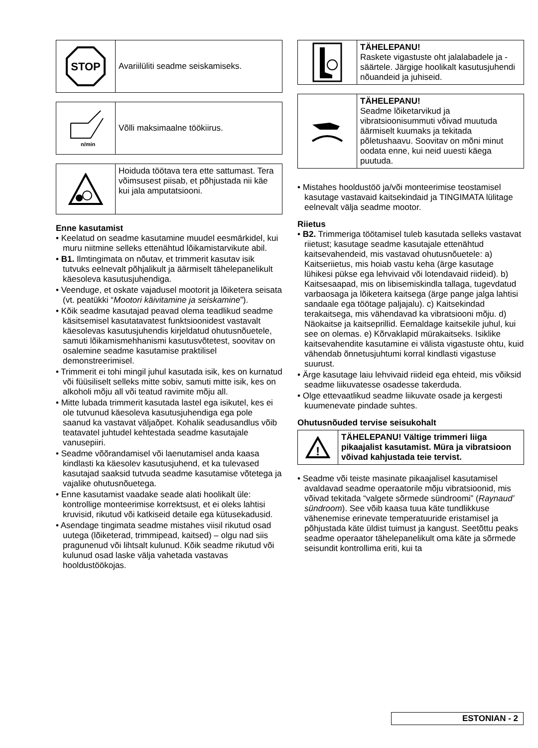STOP
Avariilüliti seadme seiskamiseks.
n/min
Võlli maksimaalne töökiirus.
Hoiduda töötava tera ette sattumast. Tera võimsusest piisab, et põhjustada nii käe kui jala amputatsiooni.
Enne kasutamist
• Keelatud on seadme kasutamine muudel eesmärkidel, kui muru niitmine selleks ettenähtud lõikamistarvikute abil.
• B1. Ilmtingimata on nõutav, et trimmerit kasutav isik tutvuks eelnevalt põhjalikult ja äärmiselt tähelepanelikult käesoleva kasutusjuhendiga.
• Veenduge, et oskate vajadusel mootorit ja lõiketera seisata (vt. peatükki “Mootori käivitamine ja seiskamine”).
• Kõik seadme kasutajad peavad olema teadlikud seadme käsitsemisel kasutatavatest funktsioonidest vastavalt käesolevas kasutusjuhendis kirjeldatud ohutusnõuetele, samuti lõikamismehhanismi kasutusvõtetest, soovitav on osalemine seadme kasutamise praktilisel demonstreerimisel.
• Trimmerit ei tohi mingil juhul kasutada isik, kes on kurnatud või füüsiliselt selleks mitte sobiv, samuti mitte isik, kes on alkoholi mõju all või teatud ravimite mõju all.
• Mitte lubada trimmerit kasutada lastel ega isikutel, kes ei ole tutvunud käesoleva kasutusjuhendiga ega pole saanud ka vastavat väljaõpet. Kohalik seadusandlus võib teatavatel juhtudel kehtestada seadme kasutajale vanusepiiri.
• Seadme võõrandamisel või laenutamisel anda kaasa kindlasti ka käesolev kasutusjuhend, et ka tulevased kasutajad saaksid tutvuda seadme kasutamise võtetega ja vajalike ohutusnõuetega.
• Enne kasutamist vaadake seade alati hoolikalt üle: kontrollige monteerimise korrektsust, et ei oleks lahtisi kruvisid, rikutud või katkiseid detaile ega kütusekadusid.
• Asendage tingimata seadme mistahes viisil rikutud osad uutega (lõiketerad, trimmipead, kaitsed) – olgu nad siis pragunenud või lihtsalt kulunud. Kõik seadme rikutud või kulunud osad laske välja vahetada vastavas hooldustöökojas.
TÄHELEPANU!
Raskete vigastuste oht jalalabadele ja -säärtele. Järgige hoolikalt kasutusjuhendi nõuandeid ja juhiseid.
TÄHELEPANU!
Seadme lõiketarvikud ja vibratsioonisummuti võivad muutuda äärmiselt kuumaks ja tekitada põletushaavu. Soovitav on mõni minut oodata enne, kui neid uuesti käega puutuda.
• Mistahes hooldustöö ja/või monteerimise teostamisel kasutage vastavaid kaitsekindaid ja TINGIMATA lülitage eelnevalt välja seadme mootor.
Riietus
• B2. Trimmeriga töötamisel tuleb kasutada selleks vastavat riietust; kasutage seadme kasutajale ettenähtud kaitsevahendeid, mis vastavad ohutusnõuetele: a) Kaitseriietus, mis hoiab vastu keha (ärge kasutage lühikesi pükse ega lehvivaid või lotendavaid riideid). b) Kaitsesaapad, mis on libisemiskindla tallaga, tugevdatud varbaosaga ja lõiketera kaitsega (ärge pange jalga lahtisi sandaale ega töötage paljajalu). c) Kaitsekindad terakaitsega, mis vähendavad ka vibratsiooni mõju. d) Näokaitse ja kaitseprillid. Eemaldage kaitsekile juhul, kui see on olemas. e) Kõrvaklapid mürakaitseks. Isiklike kaitsevahendite kasutamine ei välista vigastuste ohtu, kuid vähendab õnnetusjuhtumi korral kindlasti vigastuse suurust.
• Ärge kasutage laiu lehvivaid riideid ega ehteid, mis võiksid seadme liikuvatesse osadesse takerduda.
• Olge ettevaatlikud seadme liikuvate osade ja kergesti kuumenevate pindade suhtes.
Ohutusnõuded tervise seisukohalt
!
TÄHELEPANU! Vältige trimmeri liiga pikaajalist kasutamist. Müra ja vibratsioon võivad kahjustada teie tervist.
• Seadme või teiste masinate pikaajalisel kasutamisel avaldavad seadme operaatorile mõju vibratsioonid, mis võivad tekitada “valgete sõrmede sündroomi” (Raynaud’ sündroom). See võib kaasa tuua käte tundlikkuse vähenemise erinevate temperatuuride eristamisel ja põhjustada käte üldist tuimust ja kangust. Seetõttu peaks seadme operaator tähelepanelikult oma käte ja sõrmede seisundit kontrollima eriti, kui ta
ESTONIAN - 2